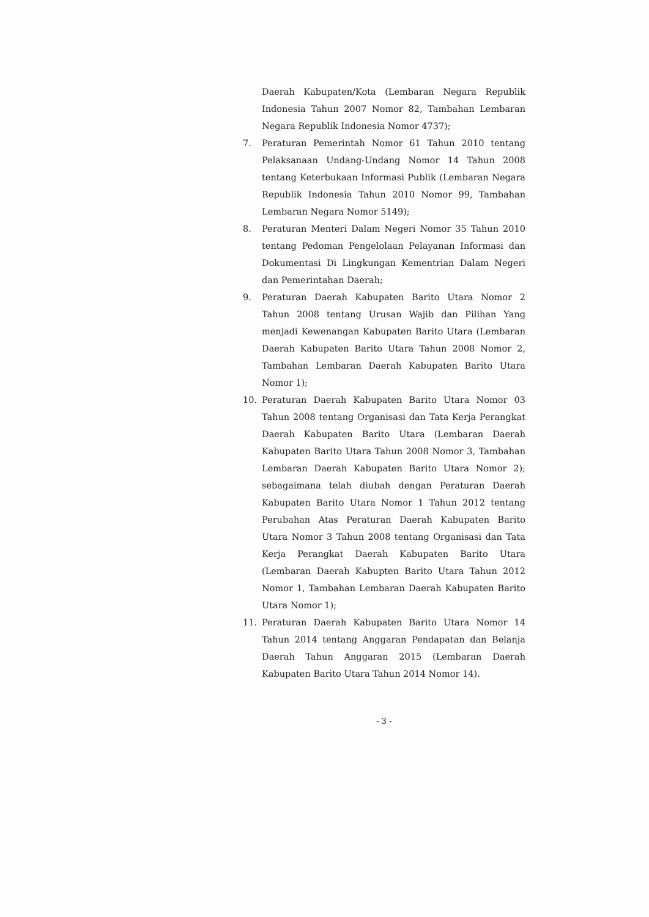Daerah Kabupaten/Kota (Lembaran Negara Republik Indonesia Tahun 2007 Nomor 82, Tambahan Lembaran Negara Republik Indonesia Nomor 4737);
7. Peraturan Pemerintah Nomor 61 Tahun 2010 tentang Pelaksanaan Undang-Undang Nomor 14 Tahun 2008 tentang Keterbukaan Informasi Publik (Lembaran Negara Republik Indonesia Tahun 2010 Nomor 99, Tambahan Lembaran Negara Nomor 5149);
8. Peraturan Menteri Dalam Negeri Nomor 35 Tahun 2010 tentang Pedoman Pengelolaan Pelayanan Informasi dan Dokumentasi Di Lingkungan Kementrian Dalam Negeri dan Pemerintahan Daerah;
9. Peraturan Daerah Kabupaten Barito Utara Nomor 2 Tahun 2008 tentang Urusan Wajib dan Pilihan Yang menjadi Kewenangan Kabupaten Barito Utara (Lembaran Daerah Kabupaten Barito Utara Tahun 2008 Nomor 2, Tambahan Lembaran Daerah Kabupaten Barito Utara Nomor 1);
10. Peraturan Daerah Kabupaten Barito Utara Nomor 03 Tahun 2008 tentang Organisasi dan Tata Kerja Perangkat Daerah Kabupaten Barito Utara (Lembaran Daerah Kabupaten Barito Utara Tahun 2008 Nomor 3, Tambahan Lembaran Daerah Kabupaten Barito Utara Nomor 2); sebagaimana telah diubah dengan Peraturan Daerah Kabupaten Barito Utara Nomor 1 Tahun 2012 tentang Perubahan Atas Peraturan Daerah Kabupaten Barito Utara Nomor 3 Tahun 2008 tentang Organisasi dan Tata Kerja Perangkat Daerah Kabupaten Barito Utara (Lembaran Daerah Kabupten Barito Utara Tahun 2012 Nomor 1, Tambahan Lembaran Daerah Kabupaten Barito Utara Nomor 1);
11. Peraturan Daerah Kabupaten Barito Utara Nomor 14 Tahun 2014 tentang Anggaran Pendapatan dan Belanja Daerah Tahun Anggaran 2015 (Lembaran Daerah Kabupaten Barito Utara Tahun 2014 Nomor 14).
- 3 -